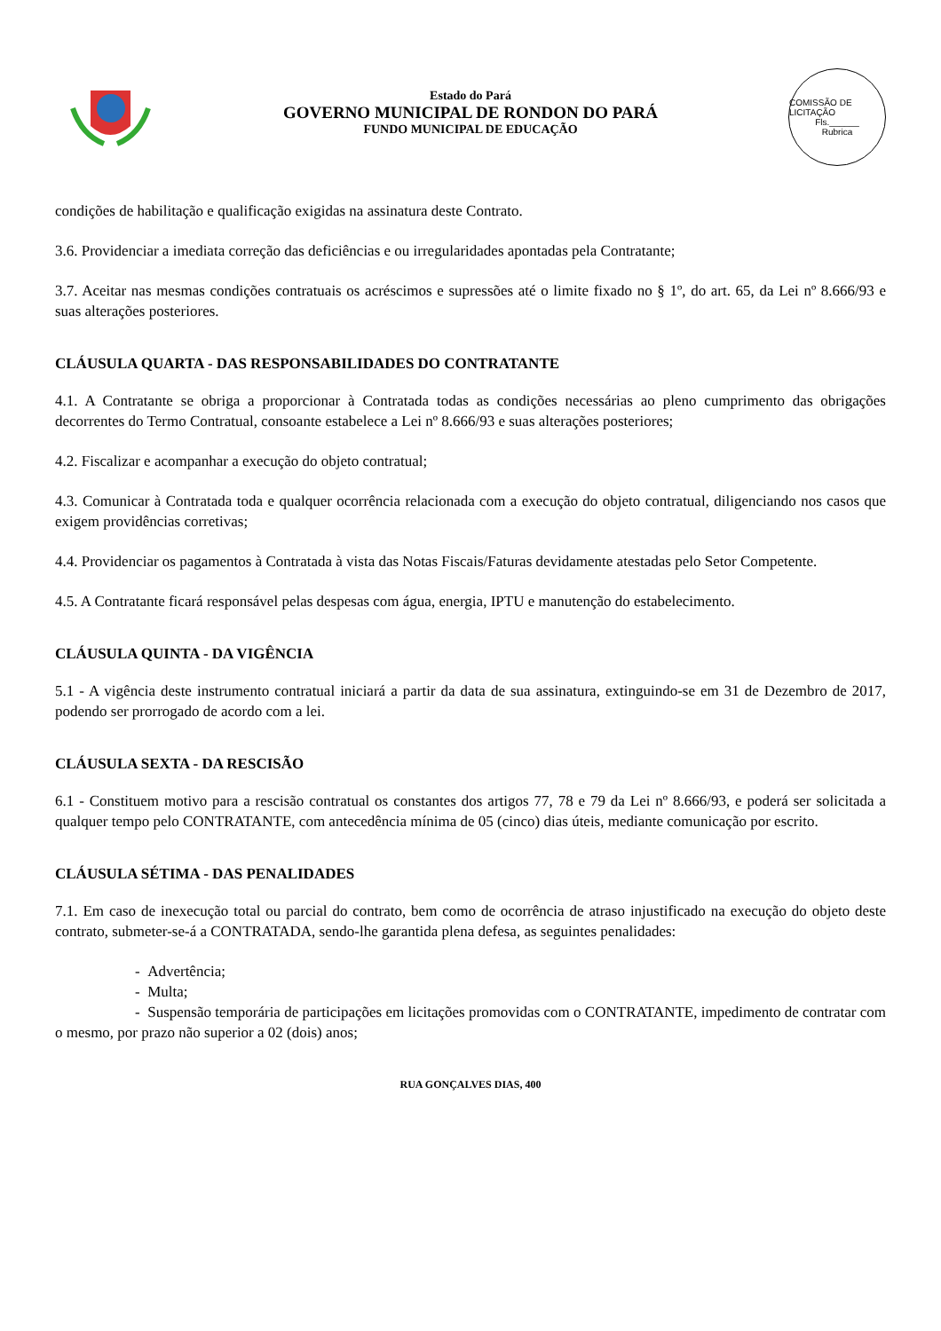Estado do Pará
GOVERNO MUNICIPAL DE RONDON DO PARÁ
FUNDO MUNICIPAL DE EDUCAÇÃO
COMISSÃO DE LICITAÇÃO
Fls.______
Rubrica
condições de habilitação e qualificação exigidas na assinatura deste Contrato.
3.6. Providenciar a imediata correção das deficiências e ou irregularidades apontadas pela Contratante;
3.7. Aceitar nas mesmas condições contratuais os acréscimos e supressões até o limite fixado no § 1º, do art. 65, da Lei nº 8.666/93 e suas alterações posteriores.
CLÁUSULA QUARTA - DAS RESPONSABILIDADES DO CONTRATANTE
4.1. A Contratante se obriga a proporcionar à Contratada todas as condições necessárias ao pleno cumprimento das obrigações decorrentes do Termo Contratual, consoante estabelece a Lei nº 8.666/93 e suas alterações posteriores;
4.2. Fiscalizar e acompanhar a execução do objeto contratual;
4.3. Comunicar à Contratada toda e qualquer ocorrência relacionada com a execução do objeto contratual, diligenciando nos casos que exigem providências corretivas;
4.4. Providenciar os pagamentos à Contratada à vista das Notas Fiscais/Faturas devidamente atestadas pelo Setor Competente.
4.5. A Contratante ficará responsável pelas despesas com água, energia, IPTU e manutenção do estabelecimento.
CLÁUSULA QUINTA - DA VIGÊNCIA
5.1 - A vigência deste instrumento contratual iniciará a partir da data de sua assinatura, extinguindo-se em 31 de Dezembro de 2017, podendo ser prorrogado de acordo com a lei.
CLÁUSULA SEXTA - DA RESCISÃO
6.1 - Constituem motivo para a rescisão contratual os constantes dos artigos 77, 78 e 79 da Lei nº 8.666/93, e poderá ser solicitada a qualquer tempo pelo CONTRATANTE, com antecedência mínima de 05 (cinco) dias úteis, mediante comunicação por escrito.
CLÁUSULA SÉTIMA - DAS PENALIDADES
7.1. Em caso de inexecução total ou parcial do contrato, bem como de ocorrência de atraso injustificado na execução do objeto deste contrato, submeter-se-á a CONTRATADA, sendo-lhe garantida plena defesa, as seguintes penalidades:
- Advertência;
- Multa;
- Suspensão temporária de participações em licitações promovidas com o CONTRATANTE, impedimento de contratar com o mesmo, por prazo não superior a 02 (dois) anos;
RUA GONÇALVES DIAS, 400